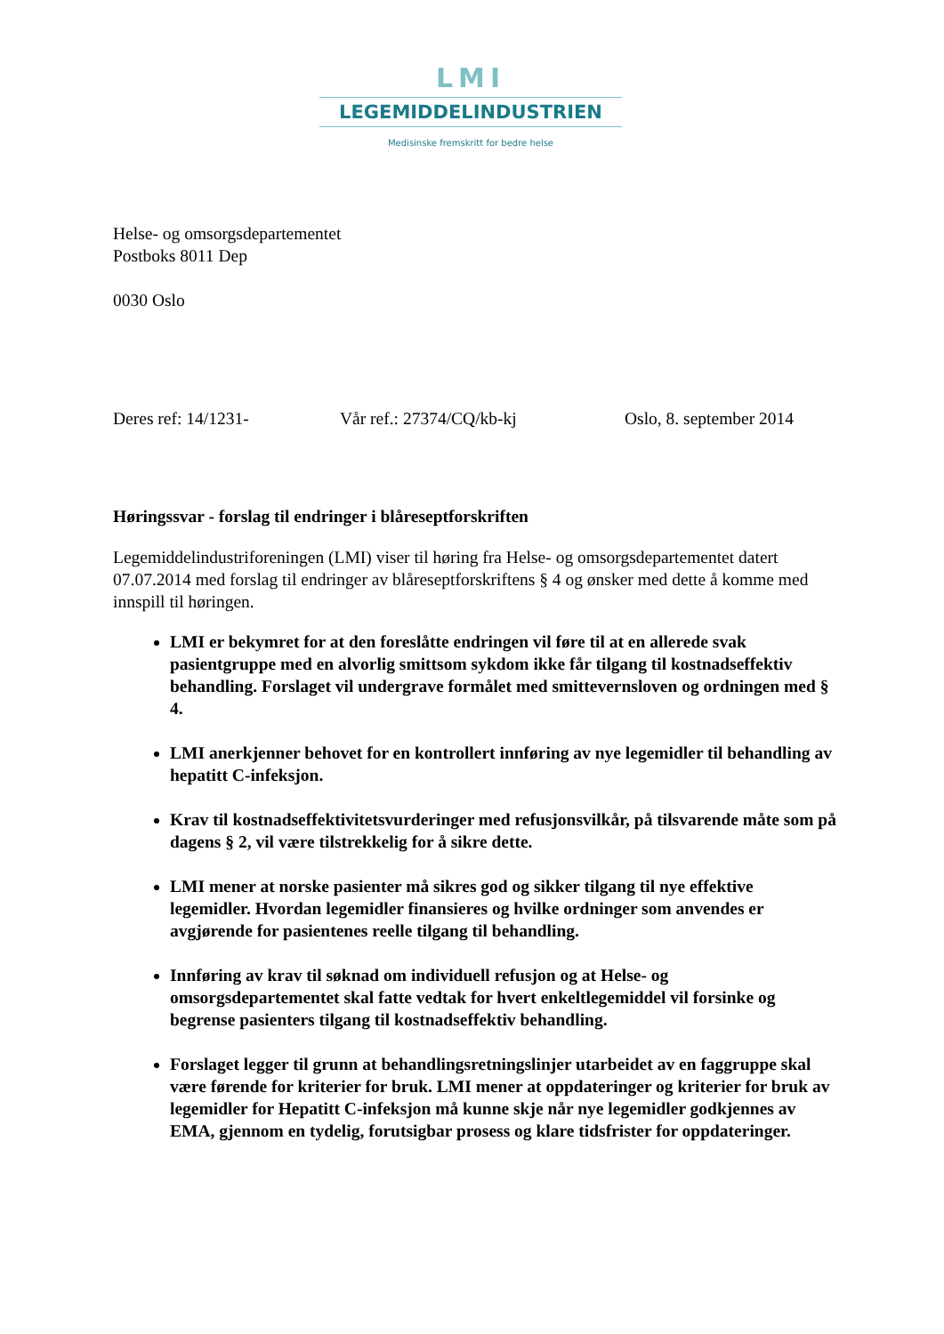LMI
LEGEMIDDELINDUSTRIEN
Medisinske fremskritt for bedre helse
Helse- og omsorgsdepartementet
Postboks 8011 Dep
0030 Oslo
Deres ref: 14/1231- Vår ref.: 27374/CQ/kb-kj Oslo, 8. september 2014
Høringssvar - forslag til endringer i blåreseptforskriften
Legemiddelindustriforeningen (LMI) viser til høring fra Helse- og omsorgsdepartementet datert 07.07.2014 med forslag til endringer av blåreseptforskriftens § 4 og ønsker med dette å komme med innspill til høringen.
LMI er bekymret for at den foreslåtte endringen vil føre til at en allerede svak pasientgruppe med en alvorlig smittsom sykdom ikke får tilgang til kostnadseffektiv behandling. Forslaget vil undergrave formålet med smittevernsloven og ordningen med § 4.
LMI anerkjenner behovet for en kontrollert innføring av nye legemidler til behandling av hepatitt C-infeksjon.
Krav til kostnadseffektivitetsvurderinger med refusjonsvilkår, på tilsvarende måte som på dagens § 2, vil være tilstrekkelig for å sikre dette.
LMI mener at norske pasienter må sikres god og sikker tilgang til nye effektive legemidler. Hvordan legemidler finansieres og hvilke ordninger som anvendes er avgjørende for pasientenes reelle tilgang til behandling.
Innføring av krav til søknad om individuell refusjon og at Helse- og omsorgsdepartementet skal fatte vedtak for hvert enkeltlegemiddel vil forsinke og begrense pasienters tilgang til kostnadseffektiv behandling.
Forslaget legger til grunn at behandlingsretningslinjer utarbeidet av en faggruppe skal være førende for kriterier for bruk. LMI mener at oppdateringer og kriterier for bruk av legemidler for Hepatitt C-infeksjon må kunne skje når nye legemidler godkjennes av EMA, gjennom en tydelig, forutsigbar prosess og klare tidsfrister for oppdateringer.